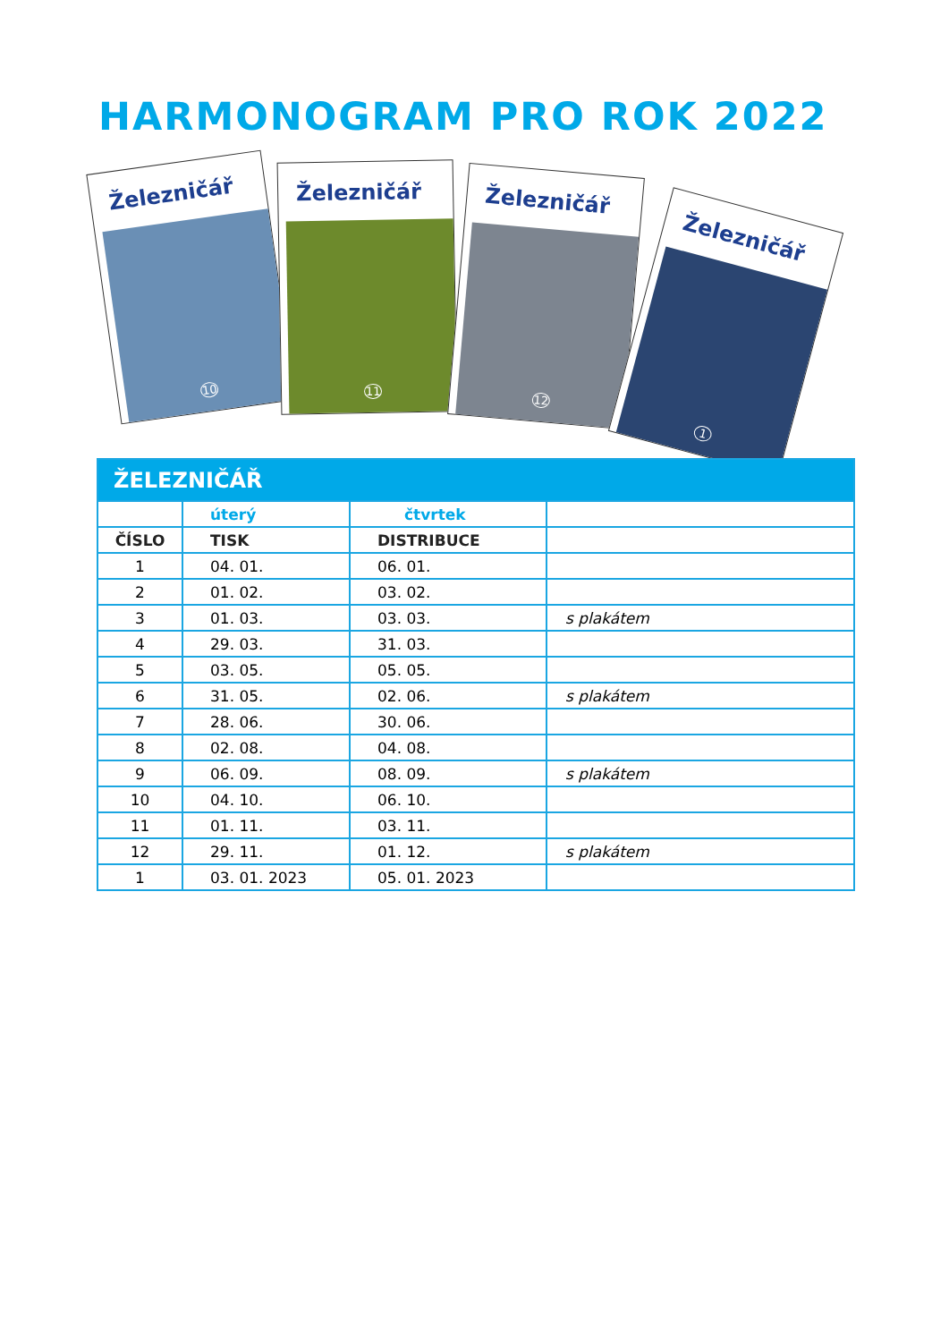HARMONOGRAM PRO ROK 2022
Železničář
10
Železničář
11
Železničář
12
Železničář
1
| ŽELEZNIČÁŘ | | | |
| --- | --- | --- | --- |
| | úterý | čtvrtek | |
| ČÍSLO | TISK | DISTRIBUCE | |
| 1 | 04. 01. | 06. 01. | |
| 2 | 01. 02. | 03. 02. | |
| 3 | 01. 03. | 03. 03. | s plakátem |
| 4 | 29. 03. | 31. 03. | |
| 5 | 03. 05. | 05. 05. | |
| 6 | 31. 05. | 02. 06. | s plakátem |
| 7 | 28. 06. | 30. 06. | |
| 8 | 02. 08. | 04. 08. | |
| 9 | 06. 09. | 08. 09. | s plakátem |
| 10 | 04. 10. | 06. 10. | |
| 11 | 01. 11. | 03. 11. | |
| 12 | 29. 11. | 01. 12. | s plakátem |
| 1 | 03. 01. 2023 | 05. 01. 2023 | |